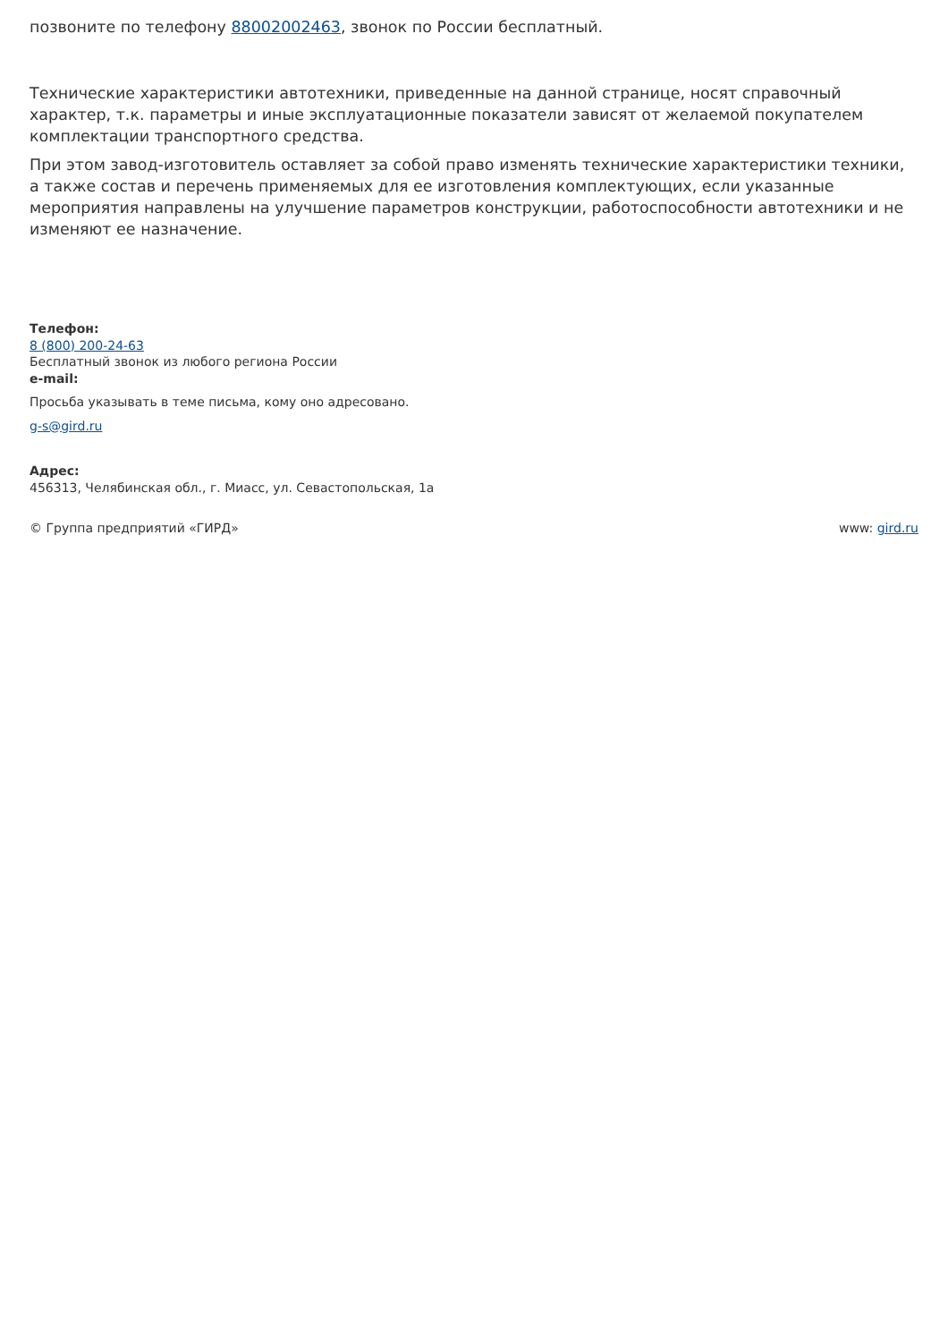позвоните по телефону 88002002463, звонок по России бесплатный.
Технические характеристики автотехники, приведенные на данной странице, носят справочный характер, т.к. параметры и иные эксплуатационные показатели зависят от желаемой покупателем комплектации транспортного средства.
При этом завод-изготовитель оставляет за собой право изменять технические характеристики техники, а также состав и перечень применяемых для ее изготовления комплектующих, если указанные мероприятия направлены на улучшение параметров конструкции, работоспособности автотехники и не изменяют ее назначение.
Телефон:
8 (800) 200-24-63
Бесплатный звонок из любого региона России
e-mail:
Просьба указывать в теме письма, кому оно адресовано.
g-s@gird.ru
Адрес:
456313, Челябинская обл., г. Миасс, ул. Севастопольская, 1а
© Группа предприятий «ГИРД» www: gird.ru